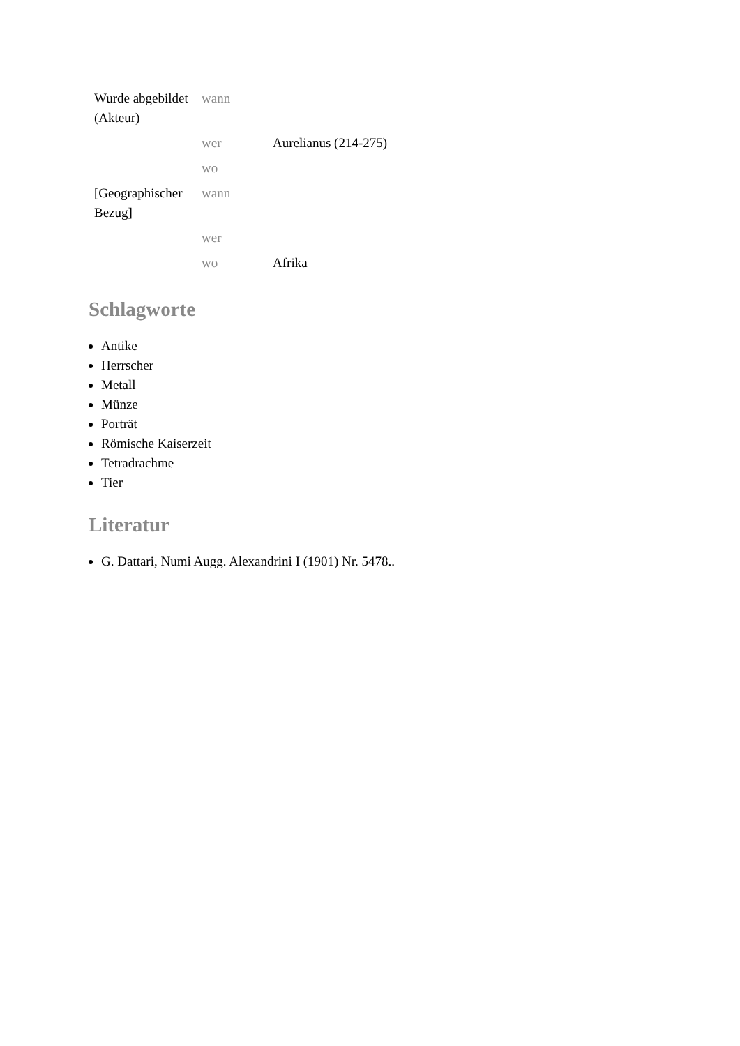| Wurde abgebildet (Akteur) | wann | |
| | wer | Aurelianus (214-275) |
| | wo | |
| [Geographischer Bezug] | wann | |
| | wer | |
| | wo | Afrika |
Schlagworte
Antike
Herrscher
Metall
Münze
Porträt
Römische Kaiserzeit
Tetradrachme
Tier
Literatur
G. Dattari, Numi Augg. Alexandrini I (1901) Nr. 5478..